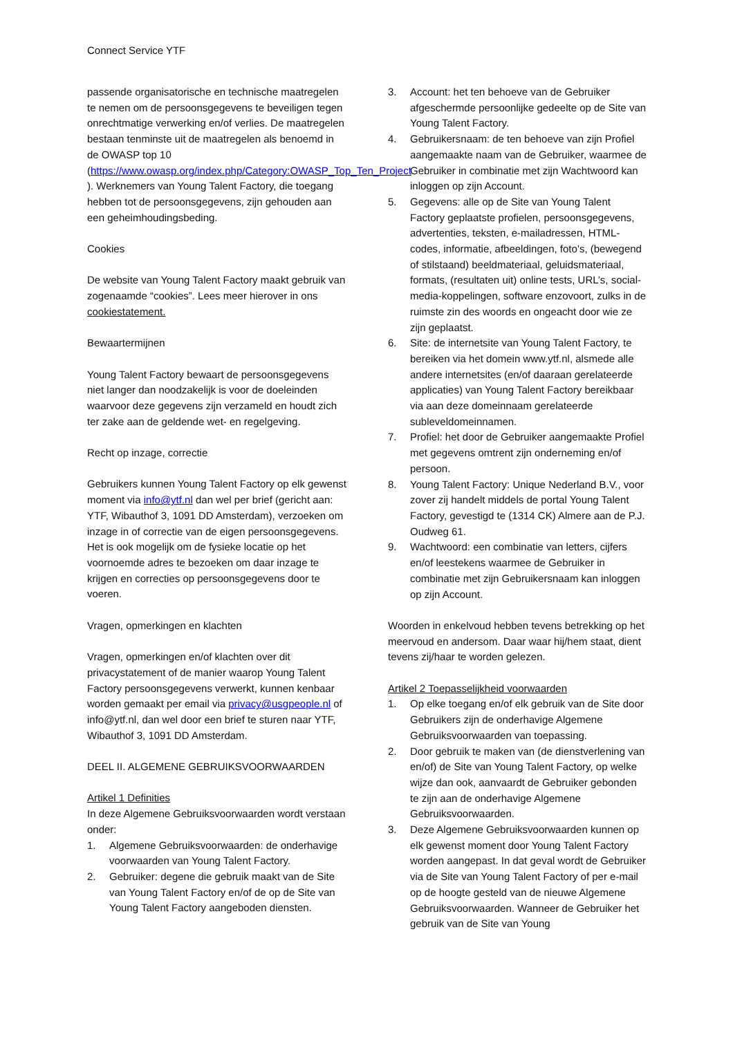Connect Service YTF
passende organisatorische en technische maatregelen te nemen om de persoonsgegevens te beveiligen tegen onrechtmatige verwerking en/of verlies. De maatregelen bestaan tenminste uit de maatregelen als benoemd in de OWASP top 10 (https://www.owasp.org/index.php/Category:OWASP_Top_Ten_Project ). Werknemers van Young Talent Factory, die toegang hebben tot de persoonsgegevens, zijn gehouden aan een geheimhoudingsbeding.
Cookies
De website van Young Talent Factory maakt gebruik van zogenaamde “cookies”. Lees meer hierover in ons cookiestatement.
Bewaartermijnen
Young Talent Factory bewaart de persoonsgegevens niet langer dan noodzakelijk is voor de doeleinden waarvoor deze gegevens zijn verzameld en houdt zich ter zake aan de geldende wet- en regelgeving.
Recht op inzage, correctie
Gebruikers kunnen Young Talent Factory op elk gewenst moment via info@ytf.nl dan wel per brief (gericht aan: YTF, Wibauthof 3, 1091 DD Amsterdam), verzoeken om inzage in of correctie van de eigen persoonsgegevens. Het is ook mogelijk om de fysieke locatie op het voornoemde adres te bezoeken om daar inzage te krijgen en correcties op persoonsgegevens door te voeren.
Vragen, opmerkingen en klachten
Vragen, opmerkingen en/of klachten over dit privacystatement of de manier waarop Young Talent Factory persoonsgegevens verwerkt, kunnen kenbaar worden gemaakt per email via privacy@usgpeople.nl of info@ytf.nl, dan wel door een brief te sturen naar YTF, Wibauthof 3, 1091 DD Amsterdam.
DEEL II. ALGEMENE GEBRUIKSVOORWAARDEN
Artikel 1 Definities
In deze Algemene Gebruiksvoorwaarden wordt verstaan onder:
1. Algemene Gebruiksvoorwaarden: de onderhavige voorwaarden van Young Talent Factory.
2. Gebruiker: degene die gebruik maakt van de Site van Young Talent Factory en/of de op de Site van Young Talent Factory aangeboden diensten.
3. Account: het ten behoeve van de Gebruiker afgeschermde persoonlijke gedeelte op de Site van Young Talent Factory.
4. Gebruikersnaam: de ten behoeve van zijn Profiel aangemaakte naam van de Gebruiker, waarmee de Gebruiker in combinatie met zijn Wachtwoord kan inloggen op zijn Account.
5. Gegevens: alle op de Site van Young Talent Factory geplaatste profielen, persoonsgegevens, advertenties, teksten, e-mailadressen, HTML-codes, informatie, afbeeldingen, foto’s, (bewegend of stilstaand) beeldmateriaal, geluidsmateriaal, formats, (resultaten uit) online tests, URL’s, social-media-koppelingen, software enzovoort, zulks in de ruimste zin des woords en ongeacht door wie ze zijn geplaatst.
6. Site: de internetsite van Young Talent Factory, te bereiken via het domein www.ytf.nl, alsmede alle andere internetsites (en/of daaraan gerelateerde applicaties) van Young Talent Factory bereikbaar via aan deze domeinnaam gerelateerde subleveldomeinnamen.
7. Profiel: het door de Gebruiker aangemaakte Profiel met gegevens omtrent zijn onderneming en/of persoon.
8. Young Talent Factory: Unique Nederland B.V., voor zover zij handelt middels de portal Young Talent Factory, gevestigd te (1314 CK) Almere aan de P.J. Oudweg 61.
9. Wachtwoord: een combinatie van letters, cijfers en/of leestekens waarmee de Gebruiker in combinatie met zijn Gebruikersnaam kan inloggen op zijn Account.
Woorden in enkelvoud hebben tevens betrekking op het meervoud en andersom. Daar waar hij/hem staat, dient tevens zij/haar te worden gelezen.
Artikel 2 Toepasselijkheid voorwaarden
1. Op elke toegang en/of elk gebruik van de Site door Gebruikers zijn de onderhavige Algemene Gebruiksvoorwaarden van toepassing.
2. Door gebruik te maken van (de dienstverlening van en/of) de Site van Young Talent Factory, op welke wijze dan ook, aanvaardt de Gebruiker gebonden te zijn aan de onderhavige Algemene Gebruiksvoorwaarden.
3. Deze Algemene Gebruiksvoorwaarden kunnen op elk gewenst moment door Young Talent Factory worden aangepast. In dat geval wordt de Gebruiker via de Site van Young Talent Factory of per e-mail op de hoogte gesteld van de nieuwe Algemene Gebruiksvoorwaarden. Wanneer de Gebruiker het gebruik van de Site van Young